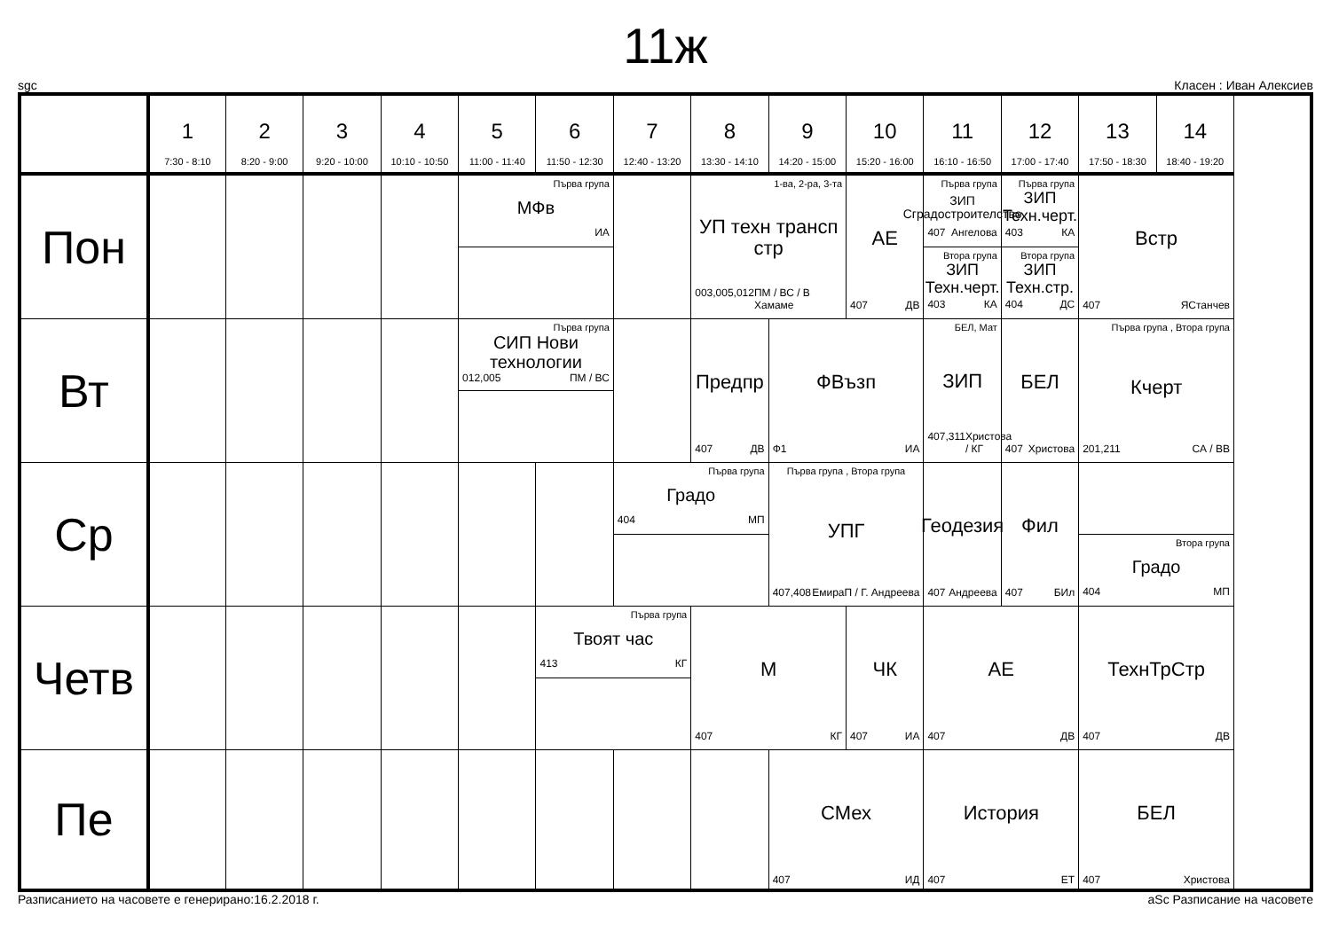11ж
sgc Класен : Иван Алексиев
| | 1 7:30 - 8:10 | 2 8:20 - 9:00 | 3 9:20 - 10:00 | 4 10:10 - 10:50 | 5 11:00 - 11:40 | 6 11:50 - 12:30 | 7 12:40 - 13:20 | 8 13:30 - 14:10 | 9 14:20 - 15:00 | 10 15:20 - 16:00 | 11 16:10 - 16:50 | 12 17:00 - 17:40 | 13 17:50 - 18:30 | 14 18:40 - 19:20 | |
| --- | --- | --- | --- | --- | --- | --- | --- | --- | --- | --- | --- | --- | --- | --- | --- |
| Пон | | | | | Първа група МФв ИА | | | 1-ва, 2-ра, 3-та УП техн трансп стр 003,005,012 ПМ / ВС / В Хамаме | | АЕ 407 ДВ | Първа група ЗИП Сградостроителство 407 Ангелова | Първа група ЗИП Техн.черт. 403 КА | Встр 407 ЯСтанчев | | |
| | | | | | | | | | | | Втора група ЗИП Техн.черт. 403 КА | Втора група ЗИП Техн.стр. 404 ДС | | | |
| Вт | | | | | Първа група СИП Нови технологии 012,005 ПМ / ВС | | | Предпр 407 ДВ | ФВъзп Ф1 ИА | | БЕЛ, Мат ЗИП 407,311 Христова / КГ | БЕЛ 407 Христова | Първа група , Втора група Кчерт 201,211 СА / ВВ | | |
| Ср | | | | | | | Първа група Градо 404 МП | | Първа група , Втора група УПГ 407,408 ЕмираП / Г. Андреева | | Геодезия 407 Андреева | Фил 407 БИл | | | |
| | | | | | | | | | | | | | Втора група Градо 404 МП | | |
| Четв | | | | | | Първа група Твоят час 413 КГ | | М 407 КГ | | ЧК 407 ИА | АЕ 407 ДВ | | ТехнТрСтр 407 ДВ | | |
| Пе | | | | | | | | | СМех 407 ИД | | История 407 ЕТ | | БЕЛ 407 Христова | | |
Разписанието на часовете е генерирано:16.2.2018 г. aSc Разписание на часовете